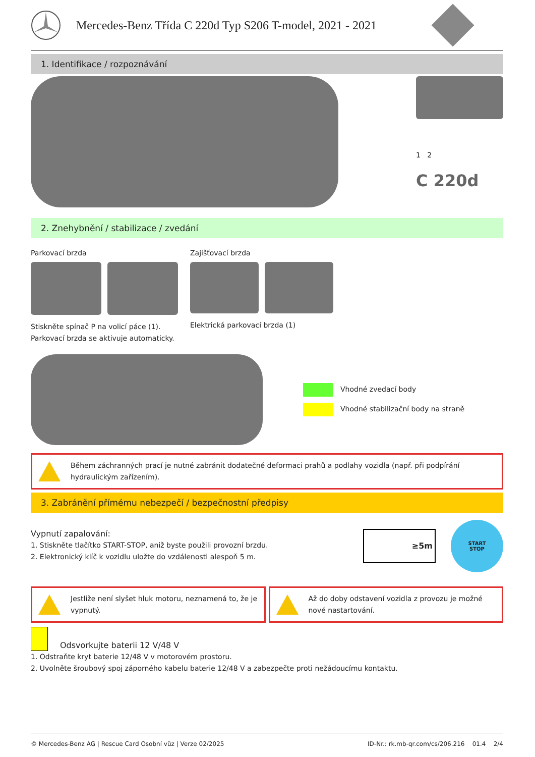Mercedes-Benz Třída C 220d Typ S206 T-model, 2021 - 2021
1. Identifikace / rozpoznávání
1 2
C 220d
2. Znehybnění / stabilizace / zvedání
Parkovací brzda
Stiskněte spínač P na volicí páce (1). Parkovací brzda se aktivuje automaticky.
Zajišťovací brzda
Elektrická parkovací brzda (1)
Vhodné zvedací body
Vhodné stabilizační body na straně
Během záchranných prací je nutné zabránit dodatečné deformaci prahů a podlahy vozidla (např. při podpírání hydraulickým zařízením).
3. Zabránění přímému nebezpečí / bezpečnostní předpisy
Vypnutí zapalování:
1. Stiskněte tlačítko START-STOP, aniž byste použili provozní brzdu.
2. Elektronický klíč k vozidlu uložte do vzdálenosti alespoň 5 m.
≥5m
START
STOP
Jestliže není slyšet hluk motoru, neznamená to, že je vypnutý.
Až do doby odstavení vozidla z provozu je možné nové nastartování.
Odsvorkujte baterii 12 V/48 V
1. Odstraňte kryt baterie 12/48 V v motorovém prostoru.
2. Uvolněte šroubový spoj záporného kabelu baterie 12/48 V a zabezpečte proti nežádoucímu kontaktu.
© Mercedes-Benz AG | Rescue Card Osobní vůz | Verze 02/2025 ID-Nr.: rk.mb-qr.com/cs/206.216 01.4 2/4